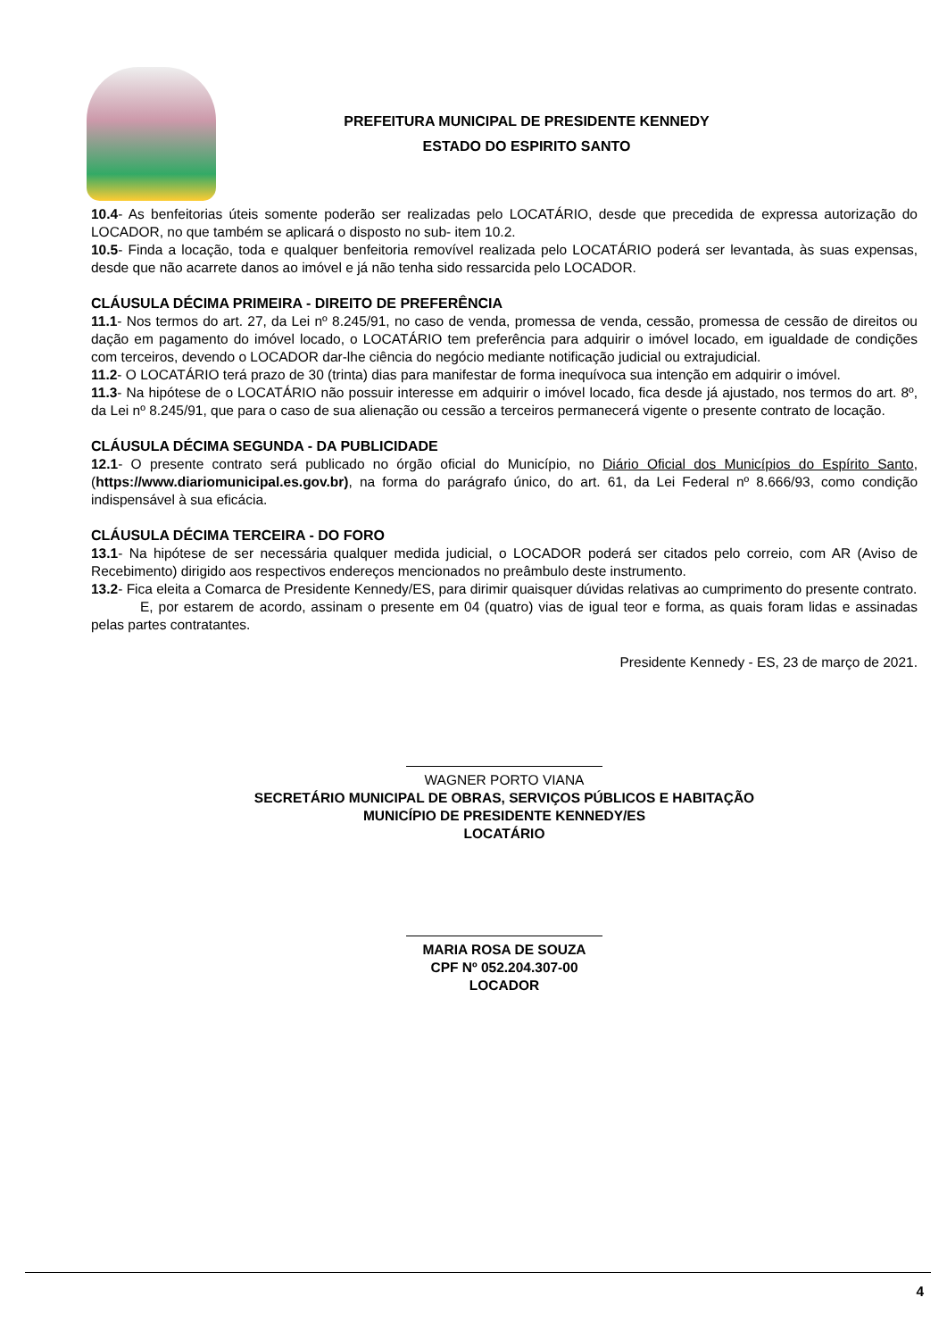PREFEITURA MUNICIPAL DE PRESIDENTE KENNEDY
ESTADO DO ESPIRITO SANTO
10.4- As benfeitorias úteis somente poderão ser realizadas pelo LOCATÁRIO, desde que precedida de expressa autorização do LOCADOR, no que também se aplicará o disposto no sub- item 10.2.
10.5- Finda a locação, toda e qualquer benfeitoria removível realizada pelo LOCATÁRIO poderá ser levantada, às suas expensas, desde que não acarrete danos ao imóvel e já não tenha sido ressarcida pelo LOCADOR.
CLÁUSULA DÉCIMA PRIMEIRA - DIREITO DE PREFERÊNCIA
11.1- Nos termos do art. 27, da Lei nº 8.245/91, no caso de venda, promessa de venda, cessão, promessa de cessão de direitos ou dação em pagamento do imóvel locado, o LOCATÁRIO tem preferência para adquirir o imóvel locado, em igualdade de condições com terceiros, devendo o LOCADOR dar-lhe ciência do negócio mediante notificação judicial ou extrajudicial.
11.2- O LOCATÁRIO terá prazo de 30 (trinta) dias para manifestar de forma inequívoca sua intenção em adquirir o imóvel.
11.3- Na hipótese de o LOCATÁRIO não possuir interesse em adquirir o imóvel locado, fica desde já ajustado, nos termos do art. 8º, da Lei nº 8.245/91, que para o caso de sua alienação ou cessão a terceiros permanecerá vigente o presente contrato de locação.
CLÁUSULA DÉCIMA SEGUNDA - DA PUBLICIDADE
12.1- O presente contrato será publicado no órgão oficial do Município, no Diário Oficial dos Municípios do Espírito Santo, (https://www.diariomunicipal.es.gov.br), na forma do parágrafo único, do art. 61, da Lei Federal nº 8.666/93, como condição indispensável à sua eficácia.
CLÁUSULA DÉCIMA TERCEIRA - DO FORO
13.1- Na hipótese de ser necessária qualquer medida judicial, o LOCADOR poderá ser citados pelo correio, com AR (Aviso de Recebimento) dirigido aos respectivos endereços mencionados no preâmbulo deste instrumento.
13.2- Fica eleita a Comarca de Presidente Kennedy/ES, para dirimir quaisquer dúvidas relativas ao cumprimento do presente contrato.
E, por estarem de acordo, assinam o presente em 04 (quatro) vias de igual teor e forma, as quais foram lidas e assinadas pelas partes contratantes.
Presidente Kennedy - ES, 23 de março de 2021.
WAGNER PORTO VIANA
SECRETÁRIO MUNICIPAL DE OBRAS, SERVIÇOS PÚBLICOS E HABITAÇÃO
MUNICÍPIO DE PRESIDENTE KENNEDY/ES
LOCATÁRIO
MARIA ROSA DE SOUZA
CPF Nº 052.204.307-00
LOCADOR
4